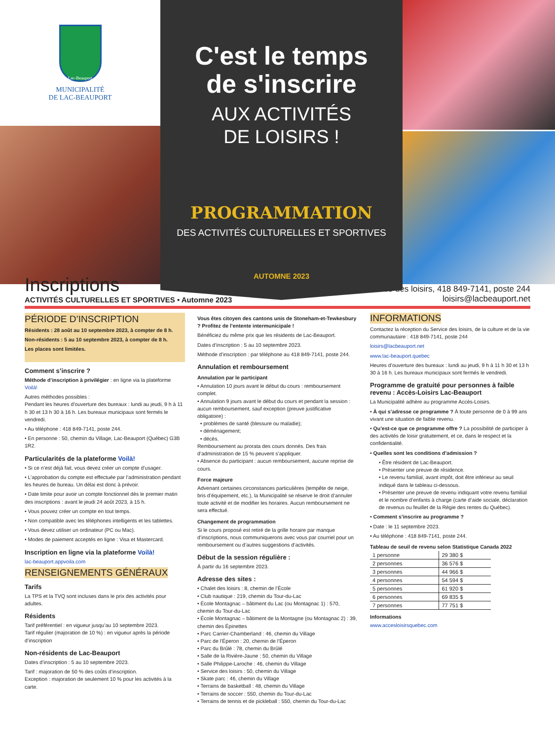Lac-Beauport
MUNICIPALITÉ
DE LAC-BEAUPORT
C'est le temps
de s'inscrire
AUX ACTIVITÉS
DE LOISIRS !
PROGRAMMATION
DES ACTIVITÉS CULTURELLES ET SPORTIVES
AUTOMNE 2023
Inscriptions
ACTIVITÉS CULTURELLES ET SPORTIVES • Automne 2023
Service des loisirs, 418 849-7141, poste 244
loisirs@lacbeauport.net
PÉRIODE D’INSCRIPTION
Résidents : 28 août au 10 septembre 2023, à compter de 8 h.
Non-résidents : 5 au 10 septembre 2023, à compter de 8 h.
Les places sont limitées.
Comment s’inscrire ?
Méthode d’inscription à privilégier : en ligne via la plateforme Voilà!
Autres méthodes possibles :
Pendant les heures d’ouverture des bureaux : lundi au jeudi, 9 h à 11 h 30 et 13 h 30 à 16 h. Les bureaux municipaux sont fermés le vendredi.
• Au téléphone : 418 849-7141, poste 244.
• En personne : 50, chemin du Village, Lac-Beauport (Québec) G3B 1R2.
Particularités de la plateforme Voilà!
• Si ce n’est déjà fait, vous devez créer un compte d’usager.
• L’approbation du compte est effectuée par l’administration pendant les heures de bureau. Un délai est donc à prévoir.
• Date limite pour avoir un compte fonctionnel dès le premier matin des inscriptions : avant le jeudi 24 août 2023, à 15 h.
• Vous pouvez créer un compte en tout temps.
• Non compatible avec les téléphones intelligents et les tablettes.
• Vous devez utiliser un ordinateur (PC ou Mac).
• Modes de paiement acceptés en ligne : Visa et Mastercard.
Inscription en ligne via la plateforme Voilà!
lac-beauport.appvoila.com
RENSEIGNEMENTS GÉNÉRAUX
Tarifs
La TPS et la TVQ sont incluses dans le prix des activités pour adultes.
Résidents
Tarif préférentiel : en vigueur jusqu’au 10 septembre 2023.
Tarif régulier (majoration de 10 %) : en vigueur après la période d’inscription
Non-résidents de Lac-Beauport
Dates d’inscription : 5 au 10 septembre 2023.
Tarif : majoration de 50 % des coûts d’inscription.
Exception : majoration de seulement 10 % pour les activités à la carte.
Vous êtes citoyen des cantons unis de Stoneham-et-Tewkesbury ? Profitez de l’entente intermunicipale !
Bénéficiez du même prix que les résidents de Lac-Beauport.
Dates d’inscription : 5 au 10 septembre 2023.
Méthode d’inscription : par téléphone au 418 849-7141, poste 244.
Annulation et remboursement
Annulation par le participant
• Annulation 10 jours avant le début du cours : remboursement complet.
• Annulation 9 jours avant le début du cours et pendant la session : aucun remboursement, sauf exception (preuve justificative obligatoire) :
• problèmes de santé (blessure ou maladie);
• déménagement;
• décès.
Remboursement au prorata des cours donnés. Des frais d’administration de 15 % peuvent s’appliquer.
• Absence du participant : aucun remboursement, aucune reprise de cours.
Force majeure
Advenant certaines circonstances particulières (tempête de neige, bris d’équipement, etc.), la Municipalité se réserve le droit d’annuler toute activité et de modifier les horaires. Aucun remboursement ne sera effectué.
Changement de programmation
Si le cours proposé est retiré de la grille horaire par manque d’inscriptions, nous communiquerons avec vous par courriel pour un remboursement ou d’autres suggestions d’activités.
Début de la session régulière :
À partir du 16 septembre 2023.
Adresse des sites :
• Chalet des loisirs : 8, chemin de l’École
• Club nautique : 219, chemin du Tour-du-Lac
• École Montagnac – bâtiment du Lac (ou Montagnac 1) : 570, chemin du Tour-du-Lac
• École Montagnac – bâtiment de la Montagne (ou Montagnac 2) : 39, chemin des Épinettes
• Parc Carrier-Chamberland : 46, chemin du Village
• Parc de l’Éperon : 20, chemin de l’Éperon
• Parc du Brûlé : 78, chemin du Brûlé
• Salle de la Rivière-Jaune : 50, chemin du Village
• Salle Philippe-Laroche : 46, chemin du Village
• Service des loisirs : 50, chemin du Village
• Skate parc : 46, chemin du Village
• Terrains de basketball : 48, chemin du Village
• Terrains de soccer : 550, chemin du Tour-du-Lac
• Terrains de tennis et de pickleball : 550, chemin du Tour-du-Lac
INFORMATIONS
Contactez la réception du Service des loisirs, de la culture et de la vie communautaire : 418 849-7141, poste 244
loisirs@lacbeauport.net
www.lac-beauport.quebec
Heures d’ouverture des bureaux : lundi au jeudi, 9 h à 11 h 30 et 13 h 30 à 16 h. Les bureaux municipaux sont fermés le vendredi.
Programme de gratuité pour personnes à faible revenu : Accès-Loisirs Lac-Beauport
La Municipalité adhère au programme Accès-Loisirs.
• À qui s’adresse ce programme ? À toute personne de 0 à 99 ans vivant une situation de faible revenu.
• Qu’est-ce que ce programme offre ? La possibilité de participer à des activités de loisir gratuitement, et ce, dans le respect et la confidentialité.
• Quelles sont les conditions d’admission ?
• Être résident de Lac-Beauport.
• Présenter une preuve de résidence.
• Le revenu familial, avant impôt, doit être inférieur au seuil indiqué dans le tableau ci-dessous.
• Présenter une preuve de revenu indiquant votre revenu familial et le nombre d’enfants à charge (carte d’aide sociale, déclaration de revenus ou feuillet de la Régie des rentes du Québec).
• Comment s’inscrire au programme ?
• Date : le 11 septembre 2023.
• Au téléphone : 418 849-7141, poste 244.
Tableau de seuil de revenu selon Statistique Canada 2022
| 1 personne | 29 380 $ |
| 2 personnes | 36 576 $ |
| 3 personnes | 44 966 $ |
| 4 personnes | 54 594 $ |
| 5 personnes | 61 920 $ |
| 6 personnes | 69 835 $ |
| 7 personnes | 77 751 $ |
Informations
www.accesloisirsquebec.com